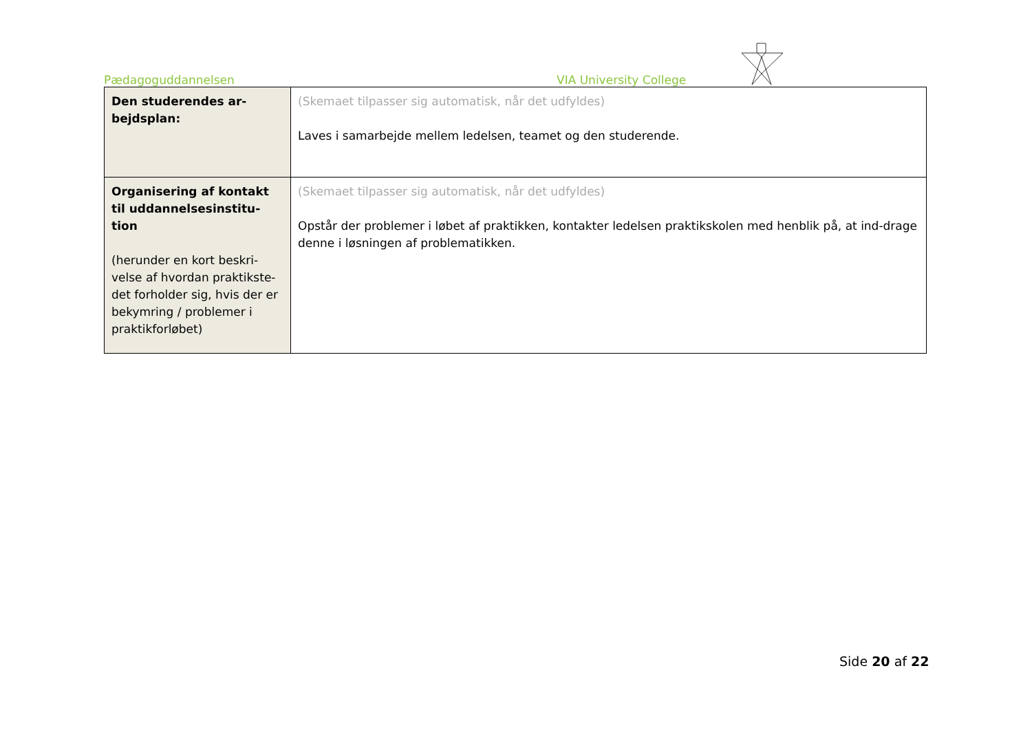Pædagoguddannelsen VIA University College
| Den studerendes ar- bejdsplan: | (Skemaet tilpasser sig automatisk, når det udfyldes) Laves i samarbejde mellem ledelsen, teamet og den studerende. |
| Organisering af kontakt til uddannelsesinstitu- tion (herunder en kort beskri-velse af hvordan praktikste-det forholder sig, hvis der er bekymring / problemer i praktikforløbet) | (Skemaet tilpasser sig automatisk, når det udfyldes) Opstår der problemer i løbet af praktikken, kontakter ledelsen praktikskolen med henblik på, at ind-drage denne i løsningen af problematikken. |
Side 20 af 22